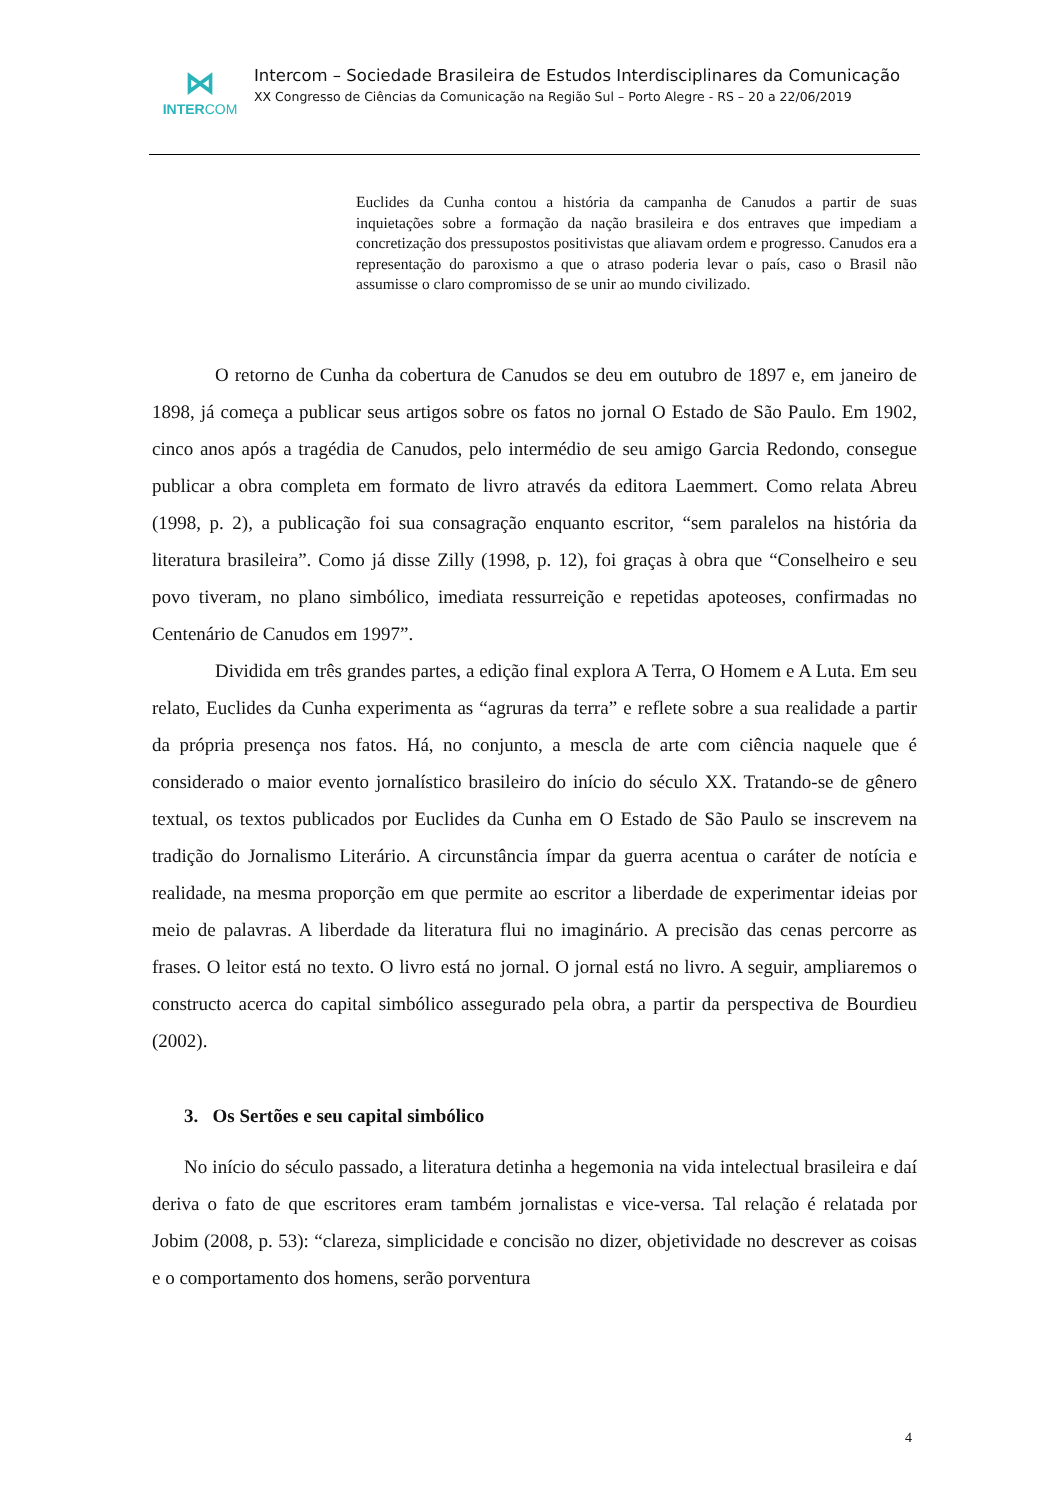⋈
INTERCOM
Intercom – Sociedade Brasileira de Estudos Interdisciplinares da Comunicação
XX Congresso de Ciências da Comunicação na Região Sul – Porto Alegre - RS – 20 a 22/06/2019
Euclides da Cunha contou a história da campanha de Canudos a partir de suas inquietações sobre a formação da nação brasileira e dos entraves que impediam a concretização dos pressupostos positivistas que aliavam ordem e progresso. Canudos era a representação do paroxismo a que o atraso poderia levar o país, caso o Brasil não assumisse o claro compromisso de se unir ao mundo civilizado.
O retorno de Cunha da cobertura de Canudos se deu em outubro de 1897 e, em janeiro de 1898, já começa a publicar seus artigos sobre os fatos no jornal O Estado de São Paulo. Em 1902, cinco anos após a tragédia de Canudos, pelo intermédio de seu amigo Garcia Redondo, consegue publicar a obra completa em formato de livro através da editora Laemmert. Como relata Abreu (1998, p. 2), a publicação foi sua consagração enquanto escritor, “sem paralelos na história da literatura brasileira”. Como já disse Zilly (1998, p. 12), foi graças à obra que “Conselheiro e seu povo tiveram, no plano simbólico, imediata ressurreição e repetidas apoteoses, confirmadas no Centenário de Canudos em 1997”.
Dividida em três grandes partes, a edição final explora A Terra, O Homem e A Luta. Em seu relato, Euclides da Cunha experimenta as “agruras da terra” e reflete sobre a sua realidade a partir da própria presença nos fatos. Há, no conjunto, a mescla de arte com ciência naquele que é considerado o maior evento jornalístico brasileiro do início do século XX. Tratando-se de gênero textual, os textos publicados por Euclides da Cunha em O Estado de São Paulo se inscrevem na tradição do Jornalismo Literário. A circunstância ímpar da guerra acentua o caráter de notícia e realidade, na mesma proporção em que permite ao escritor a liberdade de experimentar ideias por meio de palavras. A liberdade da literatura flui no imaginário. A precisão das cenas percorre as frases. O leitor está no texto. O livro está no jornal. O jornal está no livro. A seguir, ampliaremos o constructo acerca do capital simbólico assegurado pela obra, a partir da perspectiva de Bourdieu (2002).
3. Os Sertões e seu capital simbólico
No início do século passado, a literatura detinha a hegemonia na vida intelectual brasileira e daí deriva o fato de que escritores eram também jornalistas e vice-versa. Tal relação é relatada por Jobim (2008, p. 53): “clareza, simplicidade e concisão no dizer, objetividade no descrever as coisas e o comportamento dos homens, serão porventura
4